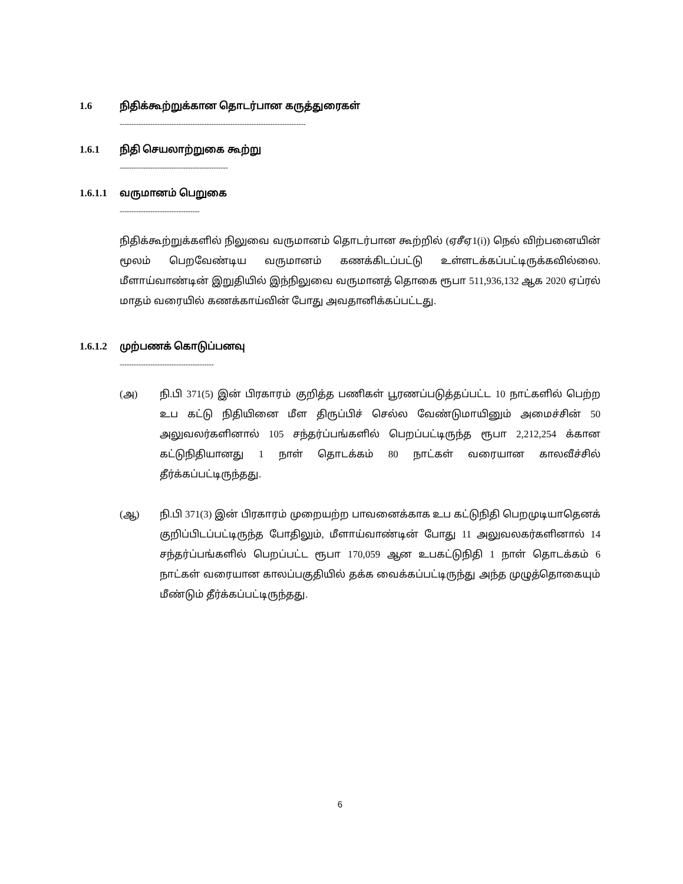1.6 நிதிக்கூற்றுக்கான தொடர்பான கருத்துரைகள்
-------------------------------------------------------------------------------
1.6.1 நிதி செயலாற்றுகை கூற்று
----------------------------------------------
1.6.1.1 வருமானம் பெறுகை
----------------------------------
நிதிக்கூற்றுக்களில் நிலுவை வருமானம் தொடர்பான கூற்றில் (ஏசீஏ1(i)) நெல் விற்பனையின் மூலம் பெறவேண்டிய வருமானம் கணக்கிடப்பட்டு உள்ளடக்கப்பட்டிருக்கவில்லை. மீளாய்வாண்டின் இறுதியில் இந்நிலுவை வருமானத் தொகை ரூபா 511,936,132 ஆக 2020 ஏப்ரல் மாதம் வரையில் கணக்காய்வின் போது அவதானிக்கப்பட்டது.
1.6.1.2 முற்பணக் கொடுப்பனவு
----------------------------------------
(அ) நி.பி 371(5) இன் பிரகாரம் குறித்த பணிகள் பூரணப்படுத்தப்பட்ட 10 நாட்களில் பெற்ற உப கட்டு நிதியினை மீள திருப்பிச் செல்ல வேண்டுமாயினும் அமைச்சின் 50 அலுவலர்களினால் 105 சந்தர்ப்பங்களில் பெறப்பட்டிருந்த ரூபா 2,212,254 க்கான கட்டுநிதியானது 1 நாள் தொடக்கம் 80 நாட்கள் வரையான காலவீச்சில் தீர்க்கப்பட்டிருந்தது.
(ஆ) நி.பி 371(3) இன் பிரகாரம் முறையற்ற பாவனைக்காக உப கட்டுநிதி பெறமுடியாதெனக் குறிப்பிடப்பட்டிருந்த போதிலும், மீளாய்வாண்டின் போது 11 அலுவலகர்களினால் 14 சந்தர்ப்பங்களில் பெறப்பட்ட ரூபா 170,059 ஆன உபகட்டுநிதி 1 நாள் தொடக்கம் 6 நாட்கள் வரையான காலப்பகுதியில் தக்க வைக்கப்பட்டிருந்து அந்த முழுத்தொகையும் மீண்டும் தீர்க்கப்பட்டிருந்தது.
6